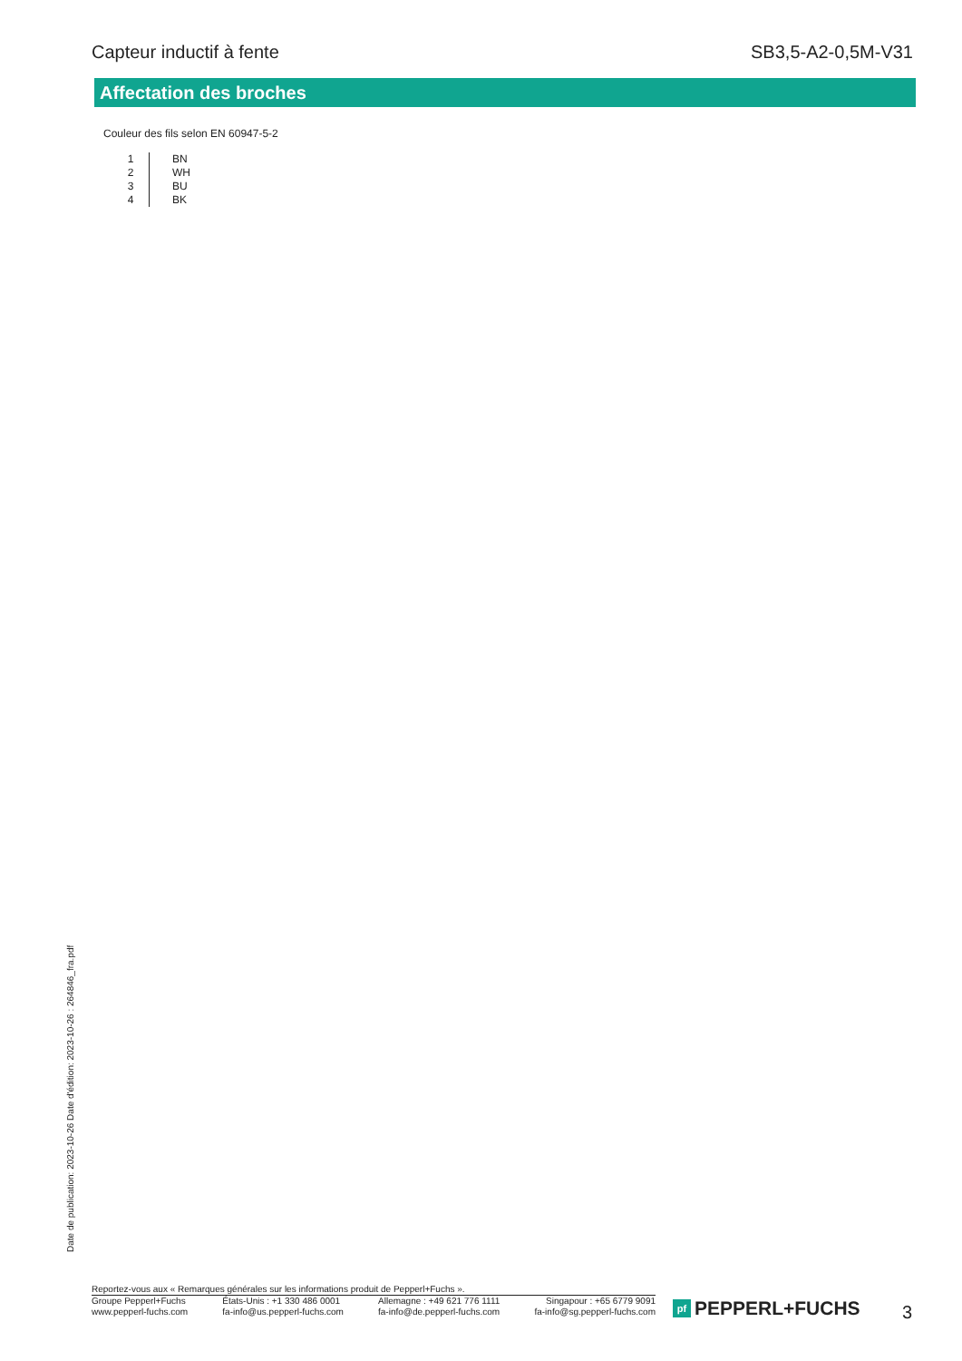Capteur inductif à fente SB3,5-A2-0,5M-V31
Affectation des broches
Couleur des fils selon EN 60947-5-2
| 1 | BN |
| 2 | WH |
| 3 | BU |
| 4 | BK |
Date de publication: 2023-10-26 Date d'édition: 2023-10-26 : 264846_fra.pdf
Reportez-vous aux « Remarques générales sur les informations produit de Pepperl+Fuchs ».
Groupe Pepperl+Fuchs
www.pepperl-fuchs.com
États-Unis : +1 330 486 0001
fa-info@us.pepperl-fuchs.com
Allemagne : +49 621 776 1111
fa-info@de.pepperl-fuchs.com
Singapour : +65 6779 9091
fa-info@sg.pepperl-fuchs.com
pf PEPPERL+FUCHS 3